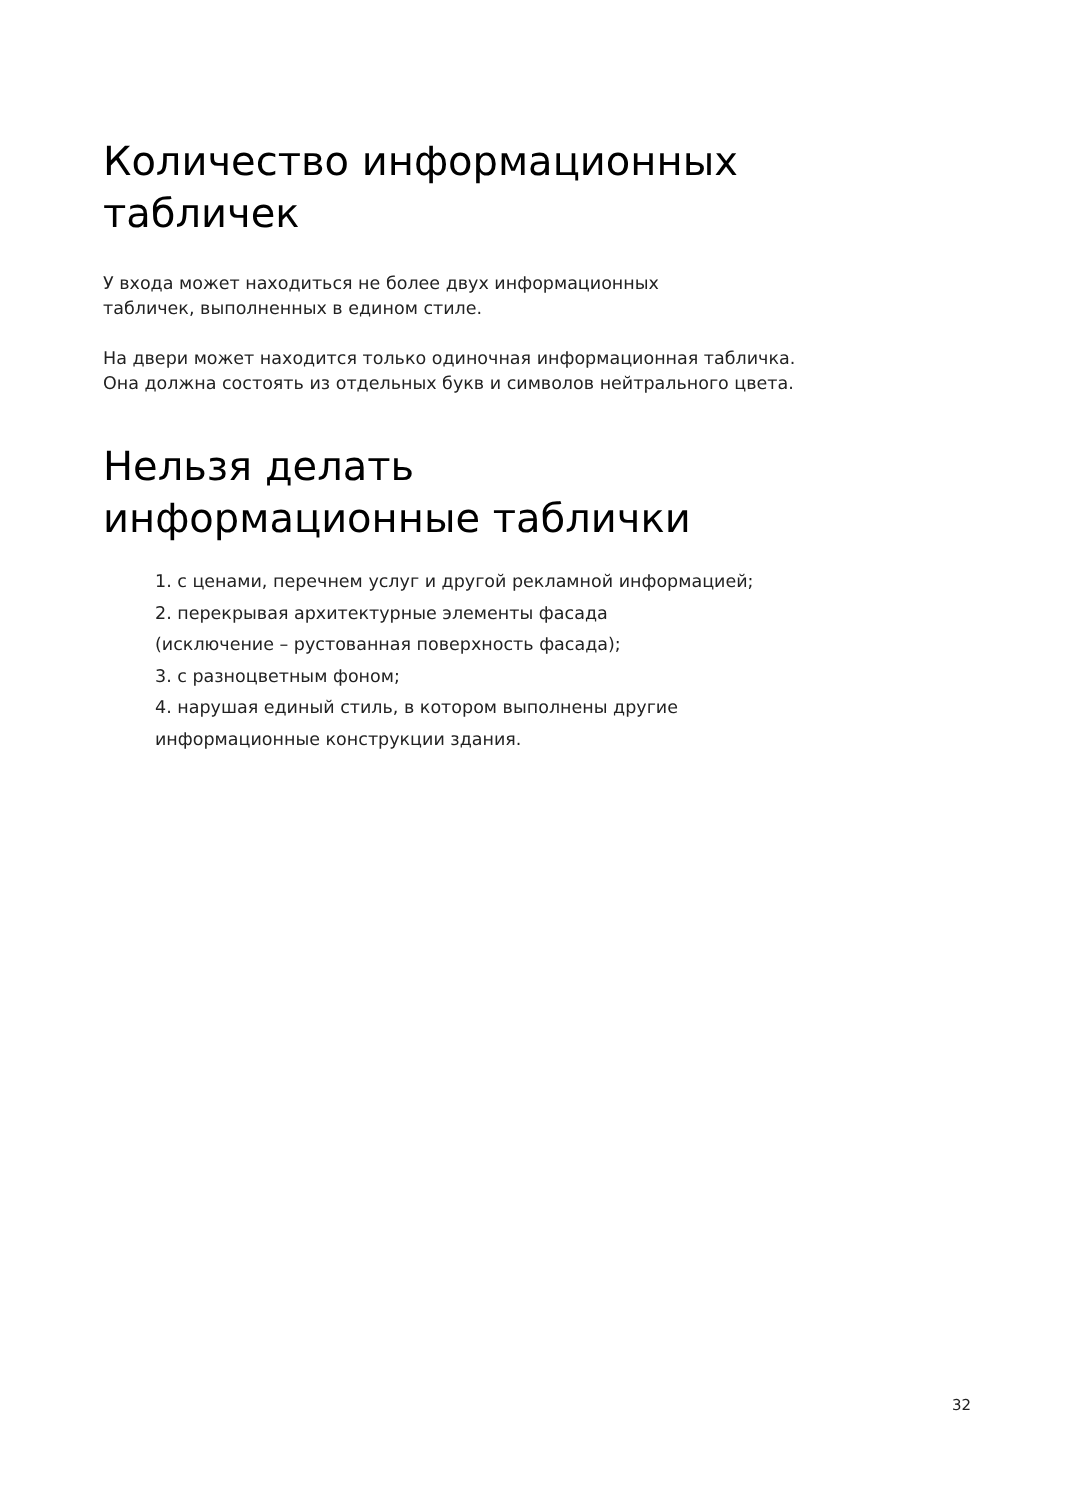Количество информационных
табличек
У входа может находиться не более двух информационных
табличек, выполненных в едином стиле.
На двери может находится только одиночная информационная табличка.
Она должна состоять из отдельных букв и символов нейтрального цвета.
Нельзя делать
информационные таблички
1. с ценами, перечнем услуг и другой рекламной информацией;
2. перекрывая архитектурные элементы фасада
(исключение – рустованная поверхность фасада);
3. с разноцветным фоном;
4. нарушая единый стиль, в котором выполнены другие
информационные конструкции здания.
32